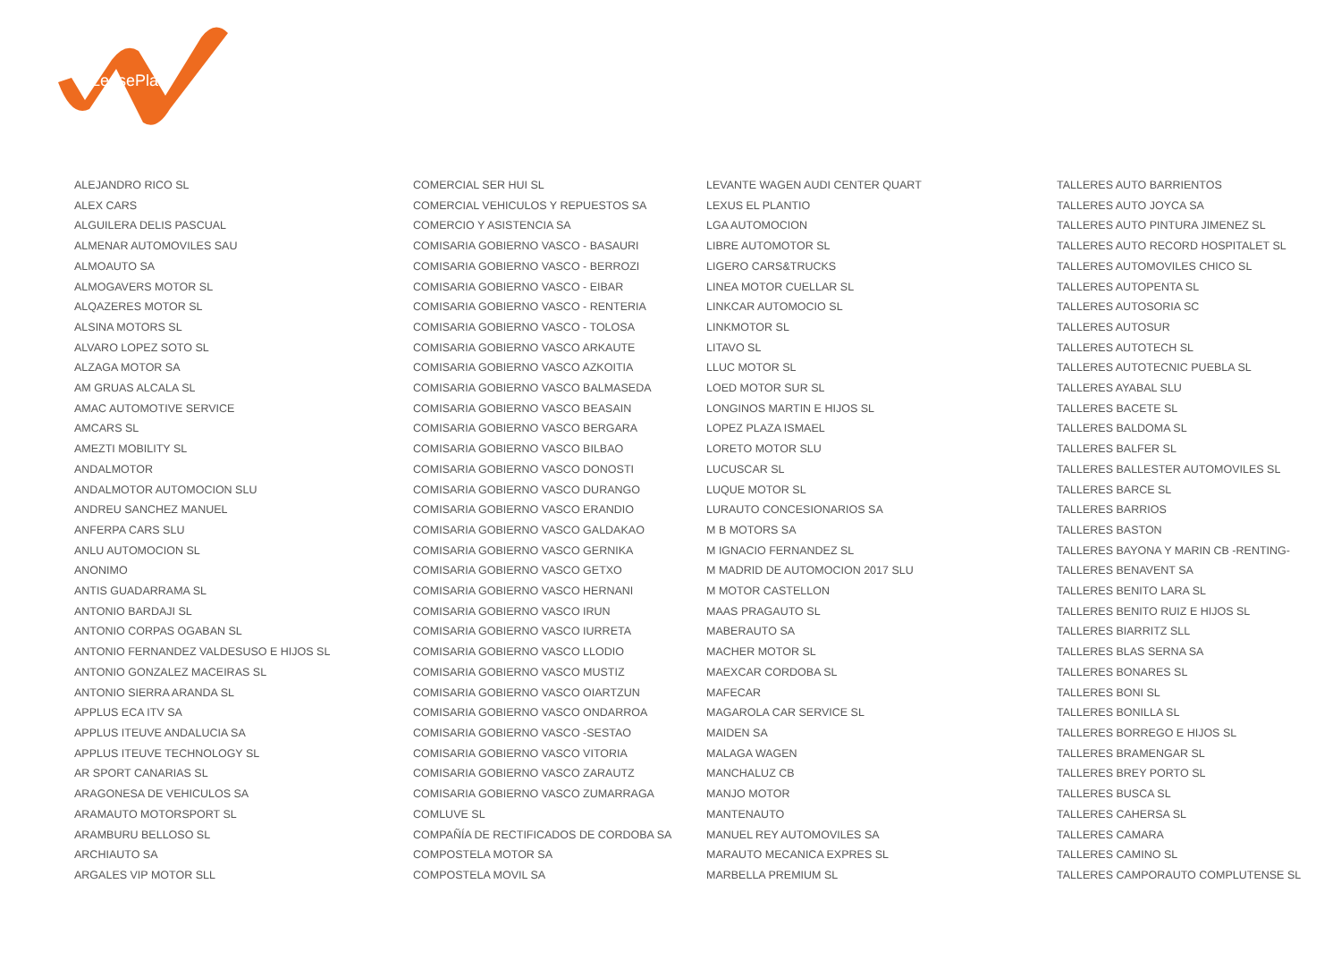LeasePlan
ALEJANDRO RICO SL
ALEX CARS
ALGUILERA DELIS PASCUAL
ALMENAR AUTOMOVILES SAU
ALMOAUTO SA
ALMOGAVERS MOTOR SL
ALQAZERES MOTOR SL
ALSINA MOTORS SL
ALVARO LOPEZ SOTO SL
ALZAGA MOTOR SA
AM GRUAS ALCALA SL
AMAC AUTOMOTIVE SERVICE
AMCARS SL
AMEZTI MOBILITY SL
ANDALMOTOR
ANDALMOTOR AUTOMOCION SLU
ANDREU SANCHEZ MANUEL
ANFERPA CARS SLU
ANLU AUTOMOCION SL
ANONIMO
ANTIS GUADARRAMA SL
ANTONIO BARDAJI SL
ANTONIO CORPAS OGABAN SL
ANTONIO FERNANDEZ VALDESUSO E HIJOS SL
ANTONIO GONZALEZ MACEIRAS SL
ANTONIO SIERRA ARANDA SL
APPLUS ECA ITV SA
APPLUS ITEUVE ANDALUCIA SA
APPLUS ITEUVE TECHNOLOGY SL
AR SPORT CANARIAS SL
ARAGONESA DE VEHICULOS SA
ARAMAUTO MOTORSPORT SL
ARAMBURU BELLOSO SL
ARCHIAUTO SA
ARGALES VIP MOTOR SLL
COMERCIAL SER HUI SL
COMERCIAL VEHICULOS Y REPUESTOS SA
COMERCIO Y ASISTENCIA SA
COMISARIA GOBIERNO VASCO - BASAURI
COMISARIA GOBIERNO VASCO - BERROZI
COMISARIA GOBIERNO VASCO - EIBAR
COMISARIA GOBIERNO VASCO - RENTERIA
COMISARIA GOBIERNO VASCO - TOLOSA
COMISARIA GOBIERNO VASCO ARKAUTE
COMISARIA GOBIERNO VASCO AZKOITIA
COMISARIA GOBIERNO VASCO BALMASEDA
COMISARIA GOBIERNO VASCO BEASAIN
COMISARIA GOBIERNO VASCO BERGARA
COMISARIA GOBIERNO VASCO BILBAO
COMISARIA GOBIERNO VASCO DONOSTI
COMISARIA GOBIERNO VASCO DURANGO
COMISARIA GOBIERNO VASCO ERANDIO
COMISARIA GOBIERNO VASCO GALDAKAO
COMISARIA GOBIERNO VASCO GERNIKA
COMISARIA GOBIERNO VASCO GETXO
COMISARIA GOBIERNO VASCO HERNANI
COMISARIA GOBIERNO VASCO IRUN
COMISARIA GOBIERNO VASCO IURRETA
COMISARIA GOBIERNO VASCO LLODIO
COMISARIA GOBIERNO VASCO MUSTIZ
COMISARIA GOBIERNO VASCO OIARTZUN
COMISARIA GOBIERNO VASCO ONDARROA
COMISARIA GOBIERNO VASCO -SESTAO
COMISARIA GOBIERNO VASCO VITORIA
COMISARIA GOBIERNO VASCO ZARAUTZ
COMISARIA GOBIERNO VASCO ZUMARRAGA
COMLUVE SL
COMPAÑÍA DE RECTIFICADOS DE CORDOBA SA
COMPOSTELA MOTOR SA
COMPOSTELA MOVIL SA
LEVANTE WAGEN AUDI CENTER QUART
LEXUS EL PLANTIO
LGA AUTOMOCION
LIBRE AUTOMOTOR SL
LIGERO CARS&TRUCKS
LINEA MOTOR CUELLAR SL
LINKCAR AUTOMOCIO SL
LINKMOTOR SL
LITAVO SL
LLUC MOTOR SL
LOED MOTOR SUR SL
LONGINOS MARTIN E HIJOS SL
LOPEZ PLAZA ISMAEL
LORETO MOTOR SLU
LUCUSCAR SL
LUQUE MOTOR SL
LURAUTO CONCESIONARIOS SA
M B MOTORS SA
M IGNACIO FERNANDEZ SL
M MADRID DE AUTOMOCION 2017 SLU
M MOTOR CASTELLON
MAAS PRAGAUTO SL
MABERAUTO SA
MACHER MOTOR SL
MAEXCAR CORDOBA SL
MAFECAR
MAGAROLA CAR SERVICE SL
MAIDEN SA
MALAGA WAGEN
MANCHALUZ CB
MANJO MOTOR
MANTENAUTO
MANUEL REY AUTOMOVILES SA
MARAUTO MECANICA EXPRES SL
MARBELLA PREMIUM SL
TALLERES AUTO BARRIENTOS
TALLERES AUTO JOYCA SA
TALLERES AUTO PINTURA JIMENEZ SL
TALLERES AUTO RECORD HOSPITALET SL
TALLERES AUTOMOVILES CHICO SL
TALLERES AUTOPENTA SL
TALLERES AUTOSORIA SC
TALLERES AUTOSUR
TALLERES AUTOTECH SL
TALLERES AUTOTECNIC PUEBLA SL
TALLERES AYABAL SLU
TALLERES BACETE SL
TALLERES BALDOMA SL
TALLERES BALFER SL
TALLERES BALLESTER AUTOMOVILES SL
TALLERES BARCE SL
TALLERES BARRIOS
TALLERES BASTON
TALLERES BAYONA Y MARIN CB -RENTING-
TALLERES BENAVENT SA
TALLERES BENITO LARA SL
TALLERES BENITO RUIZ E HIJOS SL
TALLERES BIARRITZ SLL
TALLERES BLAS SERNA SA
TALLERES BONARES SL
TALLERES BONI SL
TALLERES BONILLA SL
TALLERES BORREGO E HIJOS SL
TALLERES BRAMENGAR SL
TALLERES BREY PORTO SL
TALLERES BUSCA SL
TALLERES CAHERSA SL
TALLERES CAMARA
TALLERES CAMINO SL
TALLERES CAMPORAUTO COMPLUTENSE SL